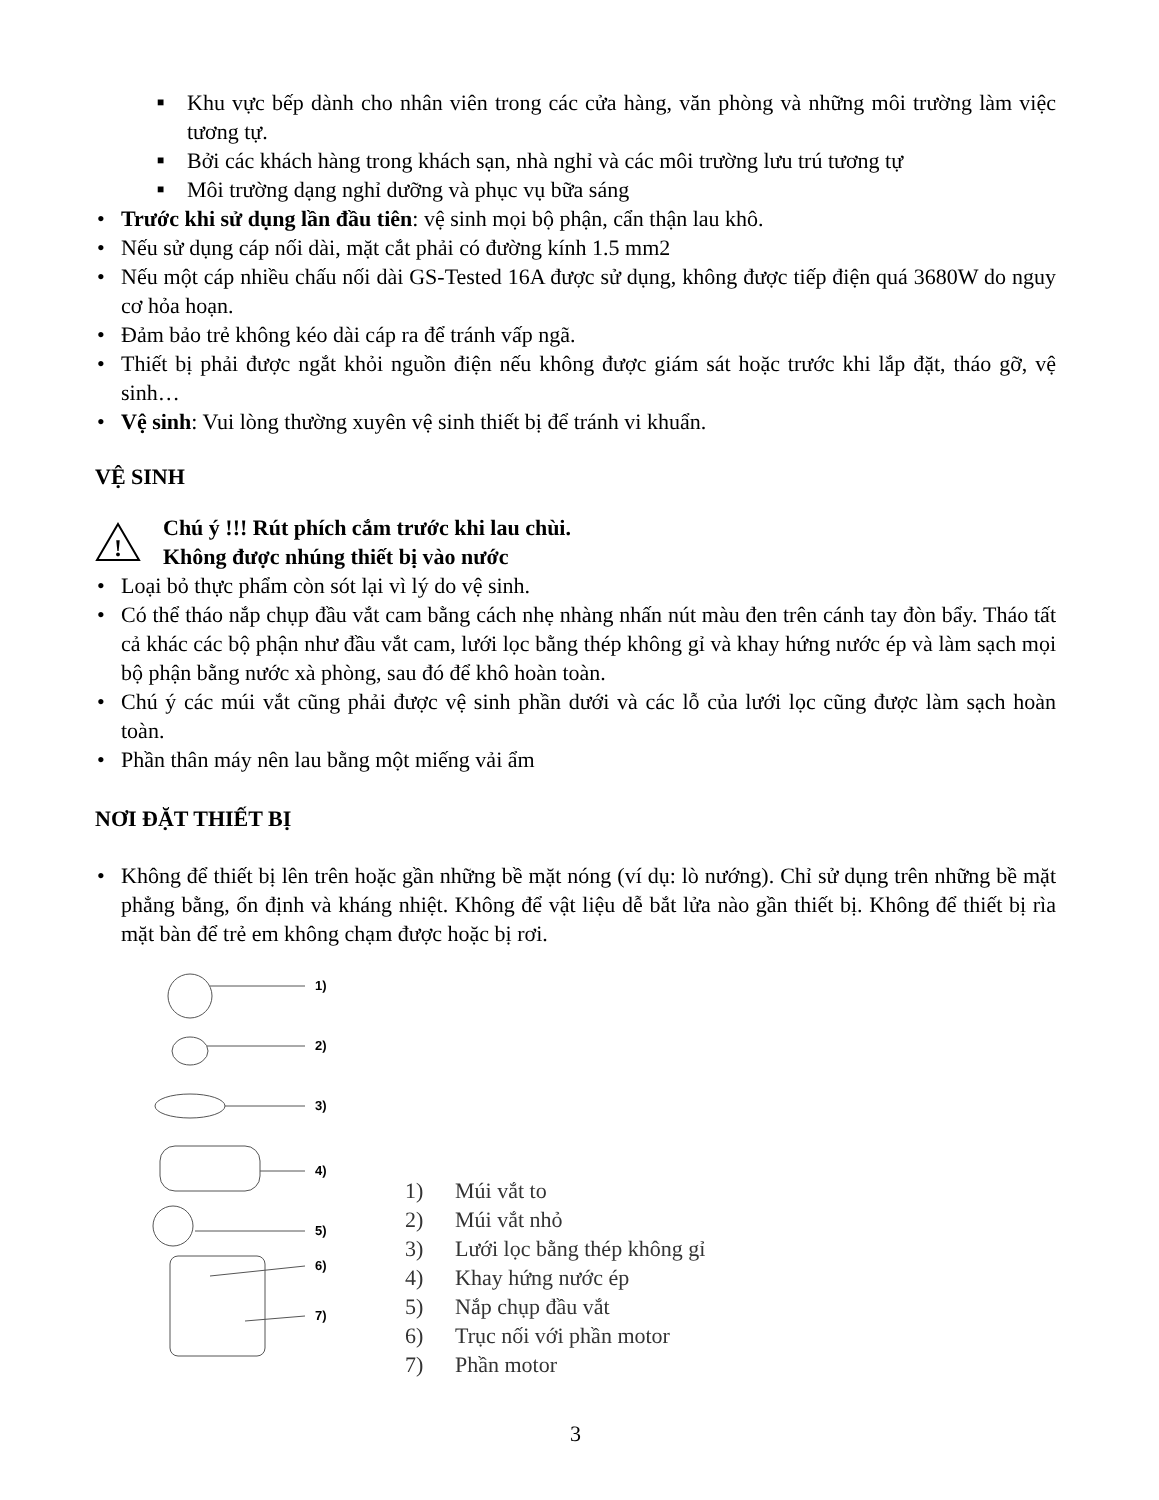■ Khu vực bếp dành cho nhân viên trong các cửa hàng, văn phòng và những môi trường làm việc tương tự.
■ Bởi các khách hàng trong khách sạn, nhà nghỉ và các môi trường lưu trú tương tự
■ Môi trường dạng nghỉ dưỡng và phục vụ bữa sáng
• Trước khi sử dụng lần đầu tiên: vệ sinh mọi bộ phận, cẩn thận lau khô.
• Nếu sử dụng cáp nối dài, mặt cắt phải có đường kính 1.5 mm2
• Nếu một cáp nhiều chấu nối dài GS-Tested 16A được sử dụng, không được tiếp điện quá 3680W do nguy cơ hỏa hoạn.
• Đảm bảo trẻ không kéo dài cáp ra để tránh vấp ngã.
• Thiết bị phải được ngắt khỏi nguồn điện nếu không được giám sát hoặc trước khi lắp đặt, tháo gỡ, vệ sinh…
• Vệ sinh: Vui lòng thường xuyên vệ sinh thiết bị để tránh vi khuẩn.
VỆ SINH
!
Chú ý !!! Rút phích cắm trước khi lau chùi.
Không được nhúng thiết bị vào nước
• Loại bỏ thực phẩm còn sót lại vì lý do vệ sinh.
• Có thể tháo nắp chụp đầu vắt cam bằng cách nhẹ nhàng nhấn nút màu đen trên cánh tay đòn bẩy. Tháo tất cả khác các bộ phận như đầu vắt cam, lưới lọc bằng thép không gỉ và khay hứng nước ép và làm sạch mọi bộ phận bằng nước xà phòng, sau đó để khô hoàn toàn.
• Chú ý các múi vắt cũng phải được vệ sinh phần dưới và các lỗ của lưới lọc cũng được làm sạch hoàn toàn.
• Phần thân máy nên lau bằng một miếng vải ẩm
NƠI ĐẶT THIẾT BỊ
• Không để thiết bị lên trên hoặc gần những bề mặt nóng (ví dụ: lò nướng). Chỉ sử dụng trên những bề mặt phẳng bằng, ổn định và kháng nhiệt. Không để vật liệu dễ bắt lửa nào gần thiết bị. Không để thiết bị rìa mặt bàn để trẻ em không chạm được hoặc bị rơi.
1)
2)
3)
4)
5)
6)
7)
1) Múi vắt to
2) Múi vắt nhỏ
3) Lưới lọc bằng thép không gỉ
4) Khay hứng nước ép
5) Nắp chụp đầu vắt
6) Trục nối với phần motor
7) Phần motor
3